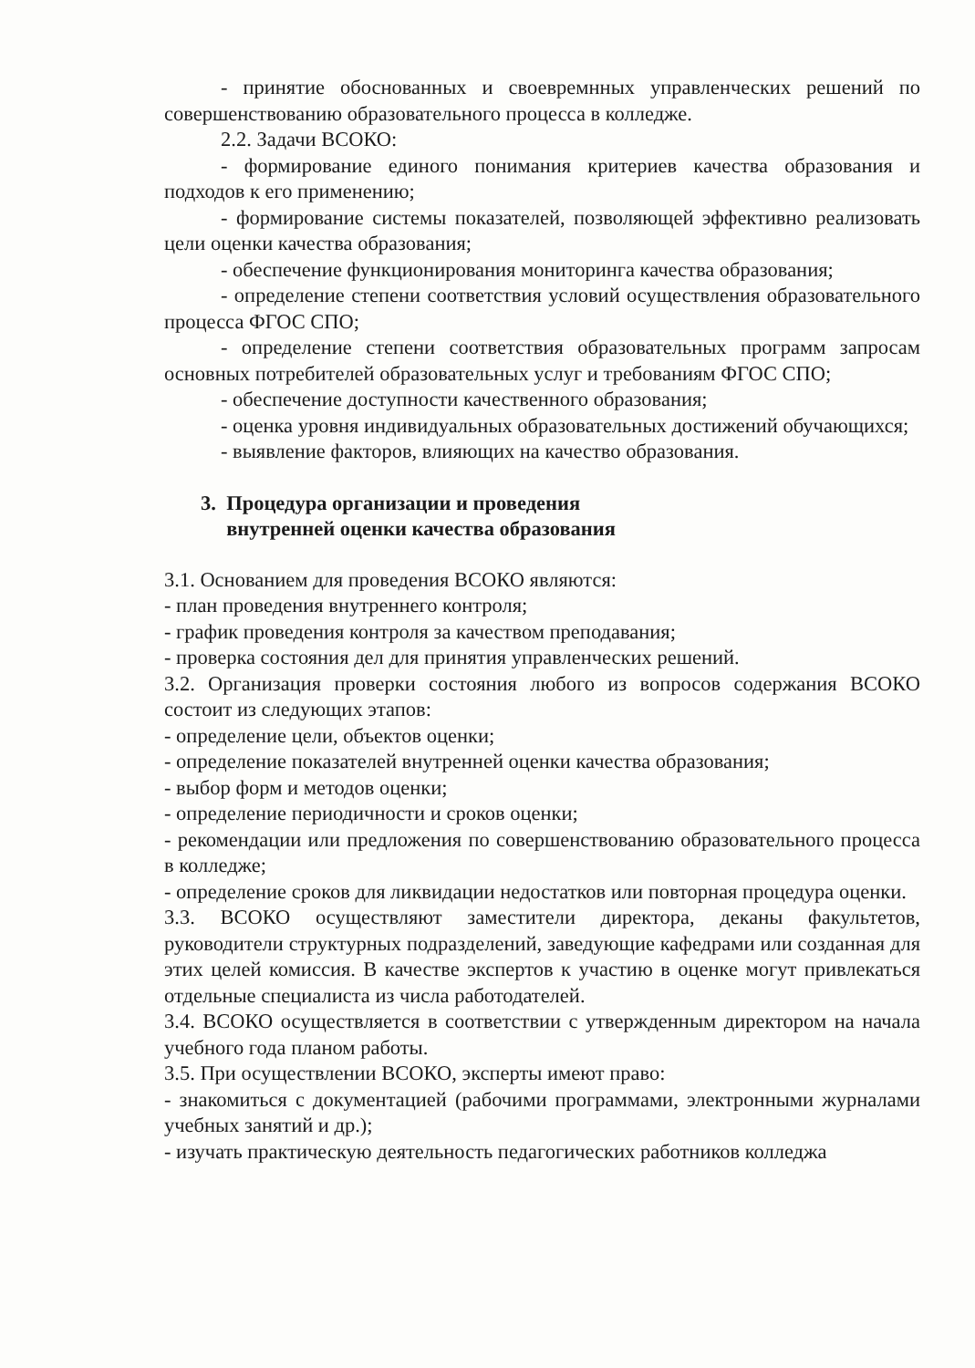- принятие обоснованных и своевремнных управленческих решений по совершенствованию образовательного процесса в колледже.
2.2. Задачи ВСОКО:
- формирование единого понимания критериев качества образования и подходов к его применению;
- формирование системы показателей, позволяющей эффективно реализовать цели оценки качества образования;
- обеспечение функционирования мониторинга качества образования;
- определение степени соответствия условий осуществления образовательного процесса ФГОС СПО;
- определение степени соответствия образовательных программ запросам основных потребителей образовательных услуг и требованиям ФГОС СПО;
- обеспечение доступности качественного образования;
- оценка уровня индивидуальных образовательных достижений обучающихся;
- выявление факторов, влияющих на качество образования.
3. Процедура организации и проведения
внутренней оценки качества образования
3.1. Основанием для проведения ВСОКО являются:
- план проведения внутреннего контроля;
- график проведения контроля за качеством преподавания;
- проверка состояния дел для принятия управленческих решений.
3.2. Организация проверки состояния любого из вопросов содержания ВСОКО состоит из следующих этапов:
- определение цели, объектов оценки;
- определение показателей внутренней оценки качества образования;
- выбор форм и методов оценки;
- определение периодичности и сроков оценки;
- рекомендации или предложения по совершенствованию образовательного процесса в колледже;
- определение сроков для ликвидации недостатков или повторная процедура оценки.
3.3. ВСОКО осуществляют заместители директора, деканы факультетов, руководители структурных подразделений, заведующие кафедрами или созданная для этих целей комиссия. В качестве экспертов к участию в оценке могут привлекаться отдельные специалиста из числа работодателей.
3.4. ВСОКО осуществляется в соответствии с утвержденным директором на начала учебного года планом работы.
3.5. При осуществлении ВСОКО, эксперты имеют право:
- знакомиться с документацией (рабочими программами, электронными журналами учебных занятий и др.);
- изучать практическую деятельность педагогических работников колледжа